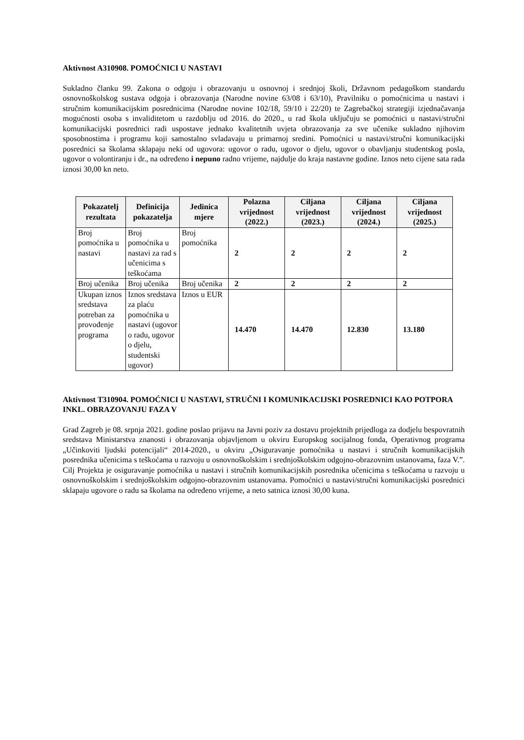Aktivnost A310908. POMOĆNICI U NASTAVI
Sukladno članku 99. Zakona o odgoju i obrazovanju u osnovnoj i srednjoj školi, Državnom pedagoškom standardu osnovnoškolskog sustava odgoja i obrazovanja (Narodne novine 63/08 i 63/10), Pravilniku o pomoćnicima u nastavi i stručnim komunikacijskim posrednicima (Narodne novine 102/18, 59/10 i 22/20) te Zagrebačkoj strategiji izjednačavanja mogućnosti osoba s invaliditetom u razdoblju od 2016. do 2020., u rad škola uključuju se pomoćnici u nastavi/stručni komunikacijski posrednici radi uspostave jednako kvalitetnih uvjeta obrazovanja za sve učenike sukladno njihovim sposobnostima i programu koji samostalno svladavaju u primarnoj sredini. Pomoćnici u nastavi/stručni komunikacijski posrednici sa školama sklapaju neki od ugovora: ugovor o radu, ugovor o djelu, ugovor o obavljanju studentskog posla, ugovor o volontiranju i dr., na određeno i nepuno radno vrijeme, najdulje do kraja nastavne godine. Iznos neto cijene sata rada iznosi 30,00 kn neto.
| Pokazatelj rezultata | Definicija pokazatelja | Jedinica mjere | Polazna vrijednost (2022.) | Ciljana vrijednost (2023.) | Ciljana vrijednost (2024.) | Ciljana vrijednost (2025.) |
| --- | --- | --- | --- | --- | --- | --- |
| Broj pomoćnika u nastavi | Broj pomoćnika u nastavi za rad s učenicima s teškoćama | Broj pomoćnika | 2 | 2 | 2 | 2 |
| Broj učenika | Broj učenika | Broj učenika | 2 | 2 | 2 | 2 |
| Ukupan iznos sredstava potreban za provođenje programa | Iznos sredstava za plaću pomoćnika u nastavi (ugovor o radu, ugovor o djelu, studentski ugovor) | Iznos u EUR | 14.470 | 14.470 | 12.830 | 13.180 |
Aktivnost T310904. POMOĆNICI U NASTAVI, STRUČNI I KOMUNIKACIJSKI POSREDNICI KAO POTPORA INKL. OBRAZOVANJU FAZA V
Grad Zagreb je 08. srpnja 2021. godine poslao prijavu na Javni poziv za dostavu projektnih prijedloga za dodjelu bespovratnih sredstava Ministarstva znanosti i obrazovanja objavljenom u okviru Europskog socijalnog fonda, Operativnog programa „Učinkoviti ljudski potencijali“ 2014-2020., u okviru „Osiguravanje pomoćnika u nastavi i stručnih komunikacijskih posrednika učenicima s teškoćama u razvoju u osnovnoškolskim i srednjoškolskim odgojno-obrazovnim ustanovama, faza V.”. Cilj Projekta je osiguravanje pomoćnika u nastavi i stručnih komunikacijskih posrednika učenicima s teškoćama u razvoju u osnovnoškolskim i srednjoškolskim odgojno-obrazovnim ustanovama. Pomoćnici u nastavi/stručni komunikacijski posrednici sklapaju ugovore o radu sa školama na određeno vrijeme, a neto satnica iznosi 30,00 kuna.